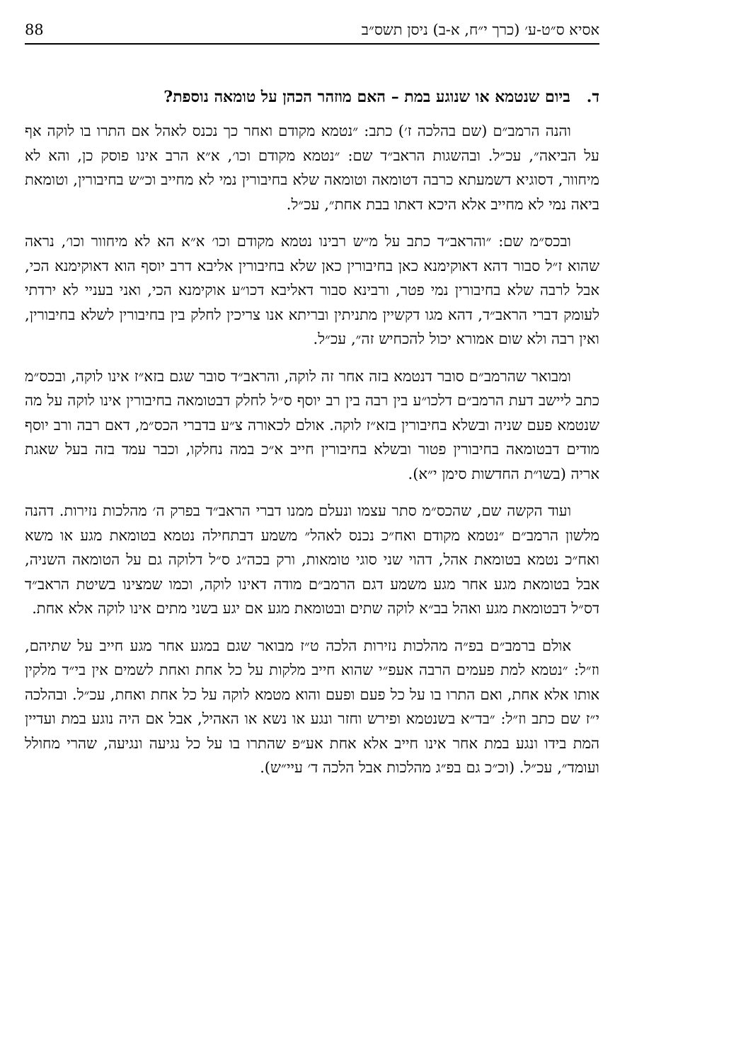אסיא ס״ט-ע׳ (כרך י״ח, א-ב) ניסן תשס״ב 88
ד. ביום שנטמא או שנוגע במת – האם מוזהר הכהן על טומאה נוספת?
והנה הרמב״ם (שם בהלכה ז׳) כתב: ״נטמא מקודם ואחר כך נכנס לאהל אם התרו בו לוקה אף על הביאה״, עכ״ל. ובהשגות הראב״ד שם: ״נטמא מקודם וכו׳, א״א הרב אינו פוסק כן, והא לא מיחוור, דסוגיא דשמעתא כרבה דטומאה וטומאה שלא בחיבורין נמי לא מחייב וכ״ש בחיבורין, וטומאת ביאה נמי לא מחייב אלא היכא דאתו בבת אחת״, עכ״ל.
ובכס״מ שם: ״והראב״ד כתב על מ״ש רבינו נטמא מקודם וכו׳ א״א הא לא מיחוור וכו׳, נראה שהוא ז״ל סבור דהא דאוקימנא כאן בחיבורין כאן שלא בחיבורין אליבא דרב יוסף הוא דאוקימנא הכי, אבל לרבה שלא בחיבורין נמי פטר, ורבינא סבור דאליבא דכו״ע אוקימנא הכי, ואני בעניי לא ירדתי לעומק דברי הראב״ד, דהא מגו דקשיין מתניתין ובריתא אנו צריכין לחלק בין בחיבורין לשלא בחיבורין, ואין רבה ולא שום אמורא יכול להכחיש זה״, עכ״ל.
ומבואר שהרמב״ם סובר דנטמא בזה אחר זה לוקה, והראב״ד סובר שגם בזא״ז אינו לוקה, ובכס״מ כתב ליישב דעת הרמב״ם דלכו״ע בין רבה בין רב יוסף ס״ל לחלק דבטומאה בחיבורין אינו לוקה על מה שנטמא פעם שניה ובשלא בחיבורין בזא״ז לוקה. אולם לכאורה צ״ע בדברי הכס״מ, דאם רבה ורב יוסף מודים דבטומאה בחיבורין פטור ובשלא בחיבורין חייב א״כ במה נחלקו, וכבר עמד בזה בעל שאגת אריה (בשו״ת החדשות סימן י״א).
ועוד הקשה שם, שהכס״מ סתר עצמו ונעלם ממנו דברי הראב״ד בפרק ה׳ מהלכות נזירות. דהנה מלשון הרמב״ם ״נטמא מקודם ואח״כ נכנס לאהל״ משמע דבתחילה נטמא בטומאת מגע או משא ואח״כ נטמא בטומאת אהל, דהוי שני סוגי טומאות, ורק בכה״ג ס״ל דלוקה גם על הטומאה השניה, אבל בטומאת מגע אחר מגע משמע דגם הרמב״ם מודה דאינו לוקה, וכמו שמצינו בשיטת הראב״ד דס״ל דבטומאת מגע ואהל בב״א לוקה שתים ובטומאת מגע אם יגע בשני מתים אינו לוקה אלא אחת.
אולם ברמב״ם בפ״ה מהלכות נזירות הלכה ט״ז מבואר שגם במגע אחר מגע חייב על שתיהם, וז״ל: ״נטמא למת פעמים הרבה אעפ״י שהוא חייב מלקות על כל אחת ואחת לשמים אין בי״ד מלקין אותו אלא אחת, ואם התרו בו על כל פעם ופעם והוא מטמא לוקה על כל אחת ואחת, עכ״ל. ובהלכה י״ז שם כתב וז״ל: ״בד״א בשנטמא ופירש וחזר ונגע או נשא או האהיל, אבל אם היה נוגע במת ועדיין המת בידו ונגע במת אחר אינו חייב אלא אחת אע״פ שהתרו בו על כל נגיעה ונגיעה, שהרי מחולל ועומד״, עכ״ל. (וכ״כ גם בפ״ג מהלכות אבל הלכה ד׳ עיי״ש).